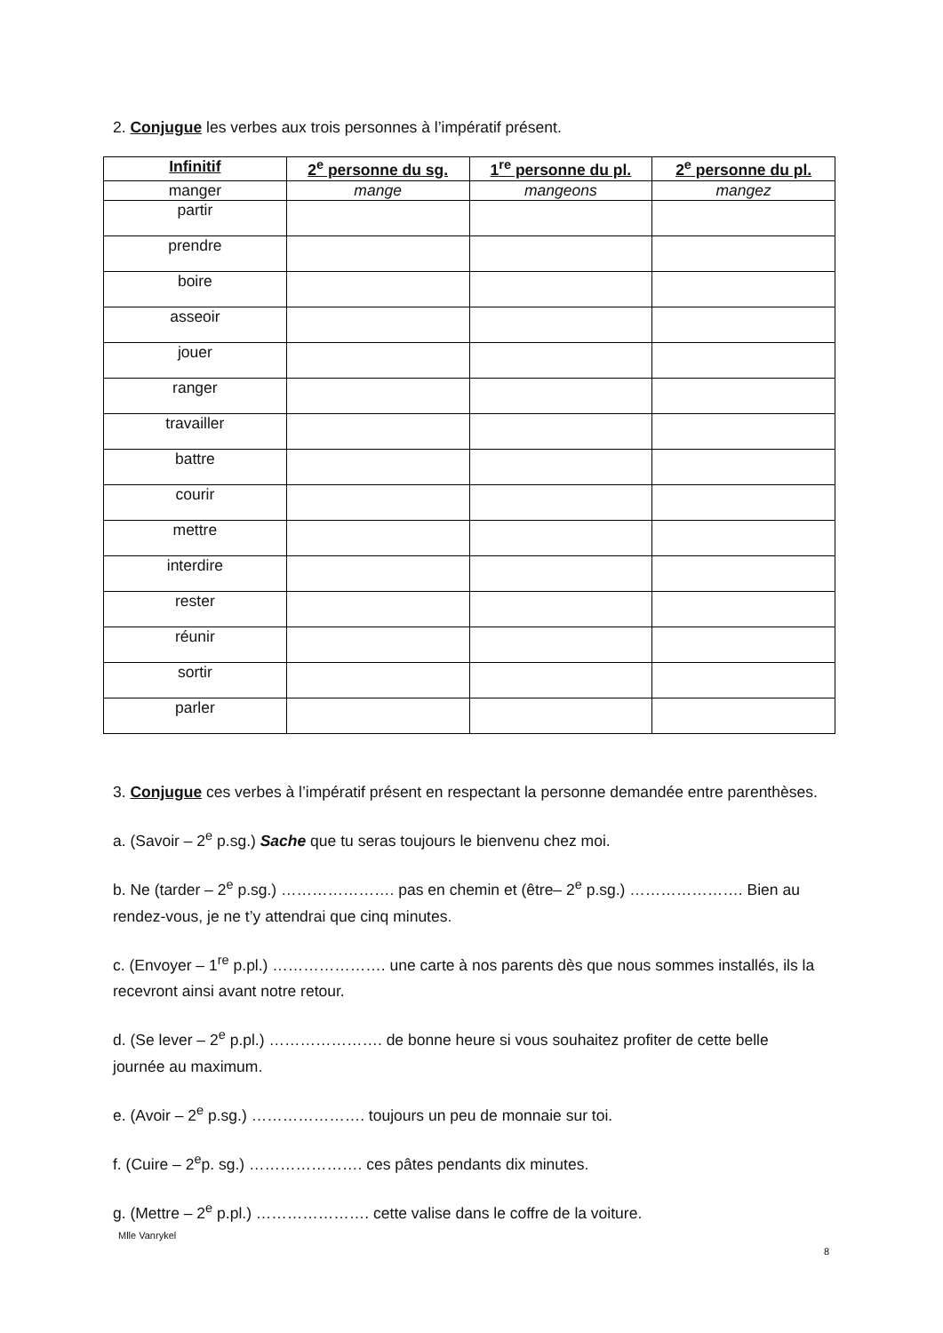2. Conjugue les verbes aux trois personnes à l’impératif présent.
| Infinitif | 2<sup>e</sup> personne du sg. | 1<sup>re</sup> personne du pl. | 2<sup>e</sup> personne du pl. |
| --- | --- | --- | --- |
| manger | mange | mangeons | mangez |
| partir | | | |
| prendre | | | |
| boire | | | |
| asseoir | | | |
| jouer | | | |
| ranger | | | |
| travailler | | | |
| battre | | | |
| courir | | | |
| mettre | | | |
| interdire | | | |
| rester | | | |
| réunir | | | |
| sortir | | | |
| parler | | | |
3. Conjugue ces verbes à l’impératif présent en respectant la personne demandée entre parenthèses.
a. (Savoir – 2<sup>e</sup> p.sg.) Sache que tu seras toujours le bienvenu chez moi.
b. Ne (tarder – 2<sup>e</sup> p.sg.) …………………. pas en chemin et (être– 2<sup>e</sup> p.sg.) …………………. Bien au rendez-vous, je ne t’y attendrai que cinq minutes.
c. (Envoyer – 1<sup>re</sup> p.pl.) …………………. une carte à nos parents dès que nous sommes installés, ils la recevront ainsi avant notre retour.
d. (Se lever – 2<sup>e</sup> p.pl.) …………………. de bonne heure si vous souhaitez profiter de cette belle journée au maximum.
e. (Avoir – 2<sup>e</sup> p.sg.) …………………. toujours un peu de monnaie sur toi.
f. (Cuire – 2<sup>e</sup>p. sg.) …………………. ces pâtes pendants dix minutes.
g. (Mettre – 2<sup>e</sup> p.pl.) …………………. cette valise dans le coffre de la voiture.
Mlle Vanrykel
8